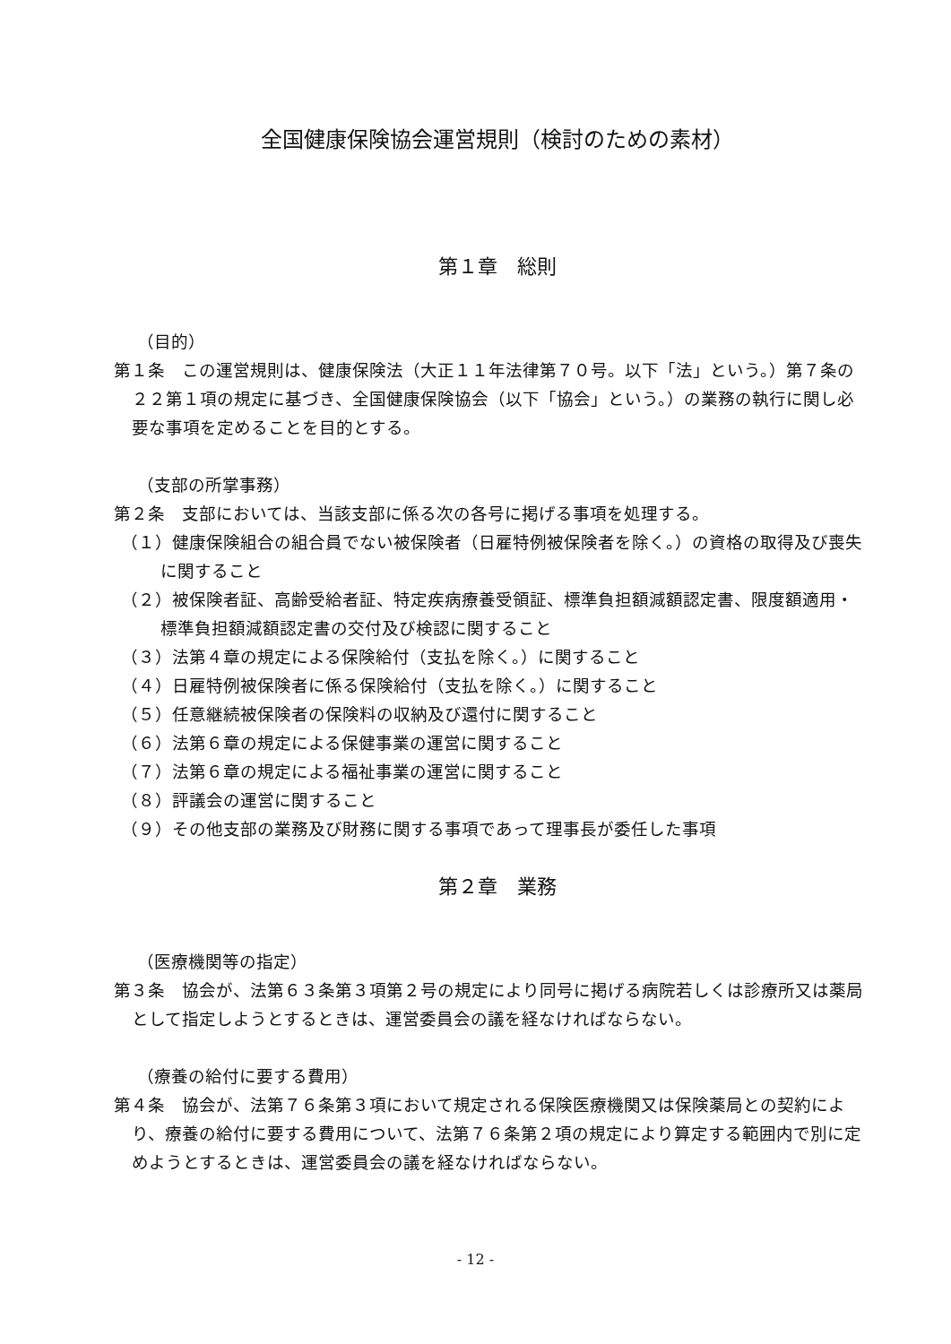全国健康保険協会運営規則（検討のための素材）
第１章　総則
（目的）
第１条　この運営規則は、健康保険法（大正１１年法律第７０号。以下「法」という。）第７条の２２第１項の規定に基づき、全国健康保険協会（以下「協会」という。）の業務の執行に関し必要な事項を定めることを目的とする。
（支部の所掌事務）
第２条　支部においては、当該支部に係る次の各号に掲げる事項を処理する。
（１）健康保険組合の組合員でない被保険者（日雇特例被保険者を除く。）の資格の取得及び喪失に関すること
（２）被保険者証、高齢受給者証、特定疾病療養受領証、標準負担額減額認定書、限度額適用・標準負担額減額認定書の交付及び検認に関すること
（３）法第４章の規定による保険給付（支払を除く。）に関すること
（４）日雇特例被保険者に係る保険給付（支払を除く。）に関すること
（５）任意継続被保険者の保険料の収納及び還付に関すること
（６）法第６章の規定による保健事業の運営に関すること
（７）法第６章の規定による福祉事業の運営に関すること
（８）評議会の運営に関すること
（９）その他支部の業務及び財務に関する事項であって理事長が委任した事項
第２章　業務
（医療機関等の指定）
第３条　協会が、法第６３条第３項第２号の規定により同号に掲げる病院若しくは診療所又は薬局として指定しようとするときは、運営委員会の議を経なければならない。
（療養の給付に要する費用）
第４条　協会が、法第７６条第３項において規定される保険医療機関又は保険薬局との契約により、療養の給付に要する費用について、法第７６条第２項の規定により算定する範囲内で別に定めようとするときは、運営委員会の議を経なければならない。
- 12 -